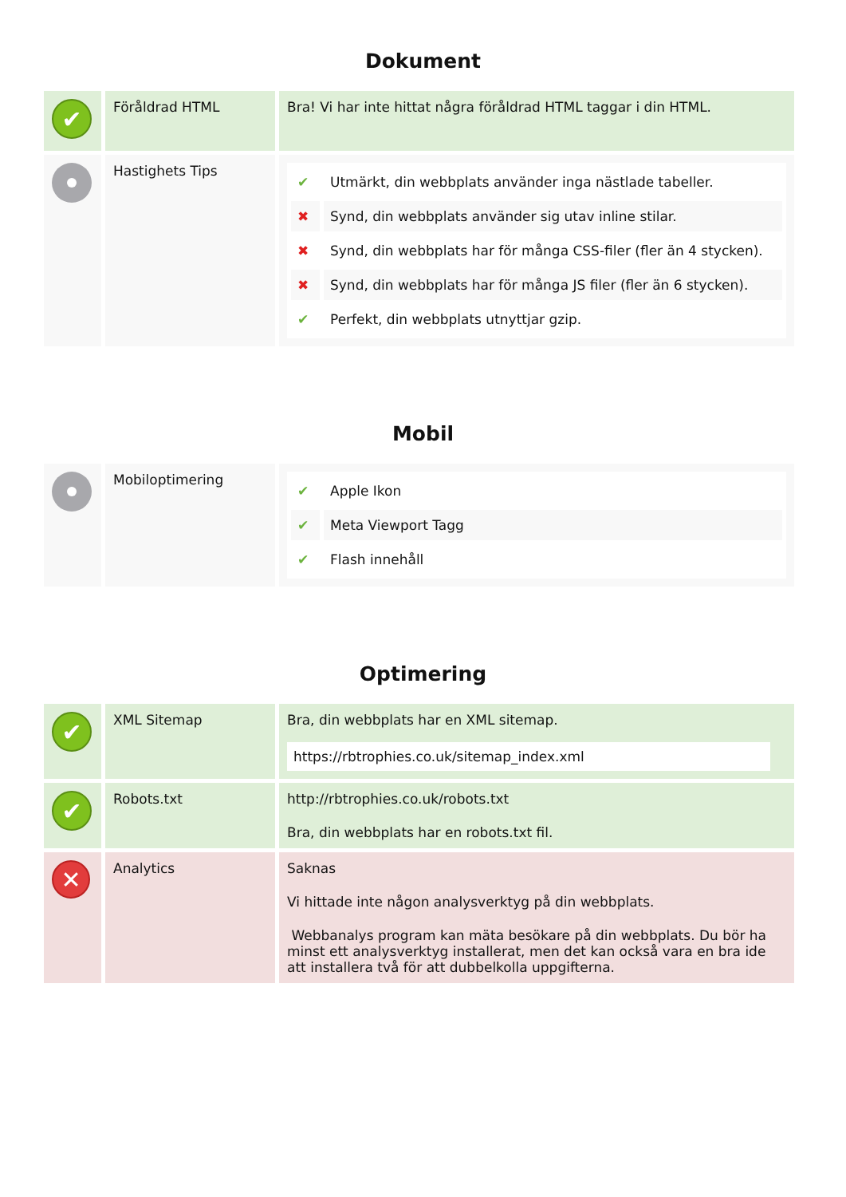Dokument
| ✔ | Föråldrad HTML | Bra! Vi har inte hittat några föråldrad HTML taggar i din HTML. |
| | Hastighets Tips | / ✔ / Utmärkt, din webbplats använder inga nästlade tabeller. / / ✖ / Synd, din webbplats använder sig utav inline stilar. / / ✖ / Synd, din webbplats har för många CSS-filer (fler än 4 stycken). / / ✖ / Synd, din webbplats har för många JS filer (fler än 6 stycken). / / ✔ / Perfekt, din webbplats utnyttjar gzip. / |
Mobil
| | Mobiloptimering | / ✔ / Apple Ikon / / ✔ / Meta Viewport Tagg / / ✔ / Flash innehåll / |
Optimering
| ✔ | XML Sitemap | Bra, din webbplats har en XML sitemap. https://rbtrophies.co.uk/sitemap_index.xml |
| ✔ | Robots.txt | http://rbtrophies.co.uk/robots.txt Bra, din webbplats har en robots.txt fil. |
| ✕ | Analytics | Saknas Vi hittade inte någon analysverktyg på din webbplats. Webbanalys program kan mäta besökare på din webbplats. Du bör ha minst ett analysverktyg installerat, men det kan också vara en bra ide att installera två för att dubbelkolla uppgifterna. |